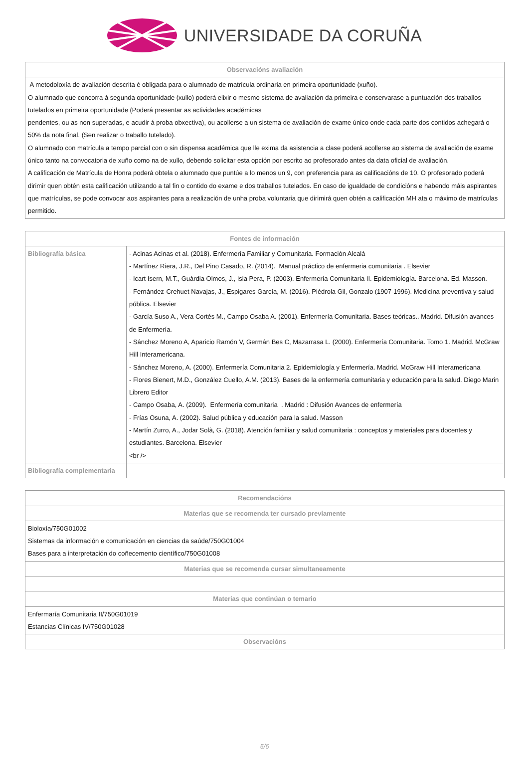UNIVERSIDADE DA CORUÑA
| Observacións avaliación |
| --- |
| A metodoloxía de avaliación descrita é obligada para o alumnado de matrícula ordinaria en primeira oportunidade (xuño). O alumnado que concorra á segunda oportunidade (xullo) poderá elixir o mesmo sistema de avaliación da primeira e conservarase a puntuación dos traballos tutelados en primeira oportunidade (Poderá presentar as actividades académicas pendentes, ou as non superadas, e acudir á proba obxectiva), ou acollerse a un sistema de avaliación de exame único onde cada parte dos contidos achegará o 50% da nota final. (Sen realizar o traballo tutelado). O alumnado con matrícula a tempo parcial con o sin dispensa académica que lle exima da asistencia a clase poderá acollerse ao sistema de avaliación de exame único tanto na convocatoria de xuño como na de xullo, debendo solicitar esta opción por escrito ao profesorado antes da data oficial de avaliación. A calificación de Matrícula de Honra poderá obtela o alumnado que puntúe a lo menos un 9, con preferencia para as calificacións de 10. O profesorado poderá dirimir quen obtén esta calificación utilizando a tal fin o contido do exame e dos traballos tutelados. En caso de igualdade de condicións e habendo máis aspirantes que matrículas, se pode convocar aos aspirantes para a realización de unha proba voluntaria que dirimirá quen obtén a calificación MH ata o máximo de matrículas permitido. |
| Fontes de información | |
| --- | --- |
| Bibliografía básica | - Acinas Acinas et al. (2018). Enfermería Familiar y Comunitaria. Formación Alcalá - Martínez Riera, J.R., Del Pino Casado, R. (2014). Manual práctico de enfermeria comunitaria . Elsevier - Icart Isern, M.T., Guàrdia Olmos, J., Isla Pera, P. (2003). Enfermería Comunitaria II. Epidemiología. Barcelona. Ed. Masson. - Fernández-Crehuet Navajas, J., Espigares García, M. (2016). Piédrola Gil, Gonzalo (1907-1996). Medicina preventiva y salud pública. Elsevier - García Suso A., Vera Cortés M., Campo Osaba A. (2001). Enfermería Comunitaria. Bases teóricas.. Madrid. Difusión avances de Enfermería. - Sánchez Moreno A, Aparicio Ramón V, Germán Bes C, Mazarrasa L. (2000). Enfermería Comunitaria. Tomo 1. Madrid. McGraw Hill Interamericana. - Sánchez Moreno, A. (2000). Enfermería Comunitaria 2. Epidemiología y Enfermería. Madrid. McGraw Hill Interamericana - Flores Bienert, M.D., González Cuello, A.M. (2013). Bases de la enfermería comunitaria y educación para la salud. Diego Marin Librero Editor - Campo Osaba, A. (2009). Enfermería comunitaria . Madrid : Difusión Avances de enfermería - Frías Osuna, A. (2002). Salud pública y educación para la salud. Masson - Martín Zurro, A., Jodar Solà, G. (2018). Atención familiar y salud comunitaria : conceptos y materiales para docentes y estudiantes. Barcelona. Elsevier <br /> |
| Bibliografía complementaria | |
| Recomendacións |
| --- |
| Materias que se recomenda ter cursado previamente |
| Bioloxía/750G01002 Sistemas da información e comunicación en ciencias da saúde/750G01004 Bases para a interpretación do coñecemento científico/750G01008 |
| Materias que se recomenda cursar simultaneamente |
| Materias que continúan o temario |
| Enfermaría Comunitaria II/750G01019 Estancias Clínicas IV/750G01028 |
| Observacións |
5/6